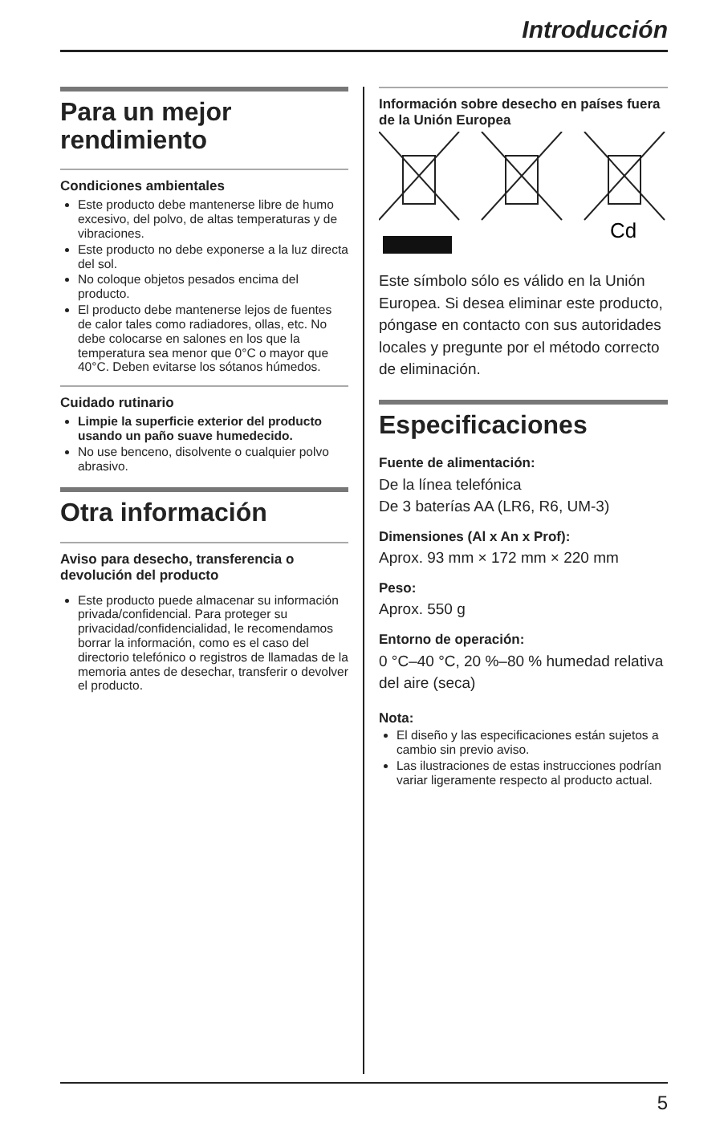Introducción
Para un mejor rendimiento
Condiciones ambientales
Este producto debe mantenerse libre de humo excesivo, del polvo, de altas temperaturas y de vibraciones.
Este producto no debe exponerse a la luz directa del sol.
No coloque objetos pesados encima del producto.
El producto debe mantenerse lejos de fuentes de calor tales como radiadores, ollas, etc. No debe colocarse en salones en los que la temperatura sea menor que 0°C o mayor que 40°C. Deben evitarse los sótanos húmedos.
Cuidado rutinario
Limpie la superficie exterior del producto usando un paño suave humedecido.
No use benceno, disolvente o cualquier polvo abrasivo.
Otra información
Aviso para desecho, transferencia o devolución del producto
Este producto puede almacenar su información privada/confidencial. Para proteger su privacidad/confidencialidad, le recomendamos borrar la información, como es el caso del directorio telefónico o registros de llamadas de la memoria antes de desechar, transferir o devolver el producto.
Información sobre desecho en países fuera de la Unión Europea
Cd
Este símbolo sólo es válido en la Unión Europea. Si desea eliminar este producto, póngase en contacto con sus autoridades locales y pregunte por el método correcto de eliminación.
Especificaciones
Fuente de alimentación:
De la línea telefónica
De 3 baterías AA (LR6, R6, UM-3)
Dimensiones (Al x An x Prof):
Aprox. 93 mm × 172 mm × 220 mm
Peso:
Aprox. 550 g
Entorno de operación:
0 °C–40 °C, 20 %–80 % humedad relativa del aire (seca)
Nota:
El diseño y las especificaciones están sujetos a cambio sin previo aviso.
Las ilustraciones de estas instrucciones podrían variar ligeramente respecto al producto actual.
5